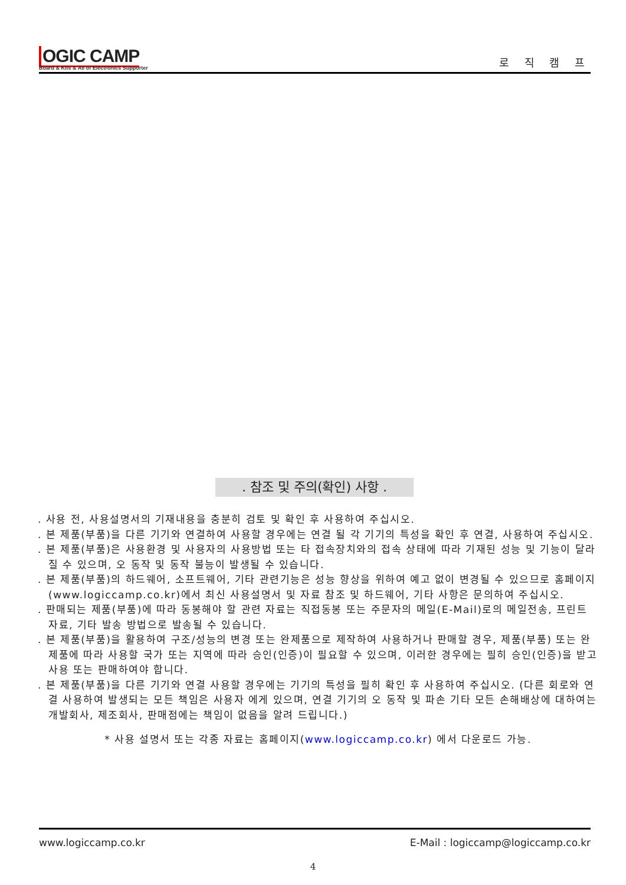OGIC CAMP
Board & Kits & All of Electronics Supporter
로 직 캠 프
. 참조 및 주의(확인) 사항 .
. 사용 전, 사용설명서의 기재내용을 충분히 검토 및 확인 후 사용하여 주십시오.
. 본 제품(부품)을 다른 기기와 연결하여 사용할 경우에는 연결 될 각 기기의 특성을 확인 후 연결, 사용하여 주십시오.
. 본 제품(부품)은 사용환경 및 사용자의 사용방법 또는 타 접속장치와의 접속 상태에 따라 기재된 성능 및 기능이 달라질 수 있으며, 오 동작 및 동작 불능이 발생될 수 있습니다.
. 본 제품(부품)의 하드웨어, 소프트웨어, 기타 관련기능은 성능 향상을 위하여 예고 없이 변경될 수 있으므로 홈페이지(www.logiccamp.co.kr)에서 최신 사용설명서 및 자료 참조 및 하드웨어, 기타 사항은 문의하여 주십시오.
. 판매되는 제품(부품)에 따라 동봉해야 할 관련 자료는 직접동봉 또는 주문자의 메일(E-Mail)로의 메일전송, 프린트 자료, 기타 발송 방법으로 발송될 수 있습니다.
. 본 제품(부품)을 활용하여 구조/성능의 변경 또는 완제품으로 제작하여 사용하거나 판매할 경우, 제품(부품) 또는 완제품에 따라 사용할 국가 또는 지역에 따라 승인(인증)이 필요할 수 있으며, 이러한 경우에는 필히 승인(인증)을 받고 사용 또는 판매하여야 합니다.
. 본 제품(부품)을 다른 기기와 연결 사용할 경우에는 기기의 특성을 필히 확인 후 사용하여 주십시오. (다른 회로와 연결 사용하여 발생되는 모든 책임은 사용자 에게 있으며, 연결 기기의 오 동작 및 파손 기타 모든 손해배상에 대하여는 개발회사, 제조회사, 판매점에는 책임이 없음을 알려 드립니다.)
* 사용 설명서 또는 각종 자료는 홈페이지(www.logiccamp.co.kr) 에서 다운로드 가능.
www.logiccamp.co.kr E-Mail : logiccamp@logiccamp.co.kr
4